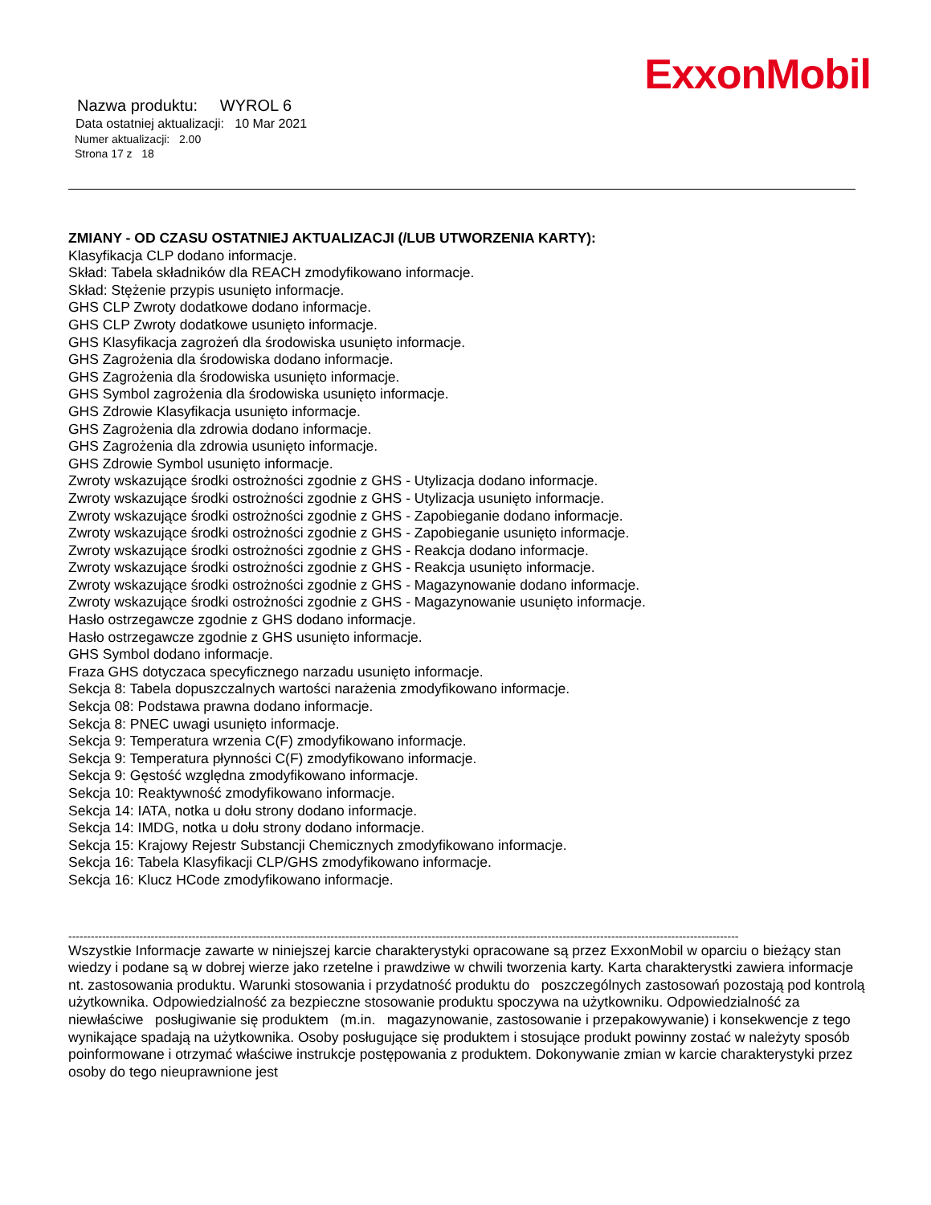ExxonMobil
Nazwa produktu: WYROL 6
Data ostatniej aktualizacji: 10 Mar 2021
Numer aktualizacji: 2.00
Strona 17 z 18
ZMIANY - OD CZASU OSTATNIEJ AKTUALIZACJI (/LUB UTWORZENIA KARTY):
Klasyfikacja CLP dodano informacje.
Skład: Tabela składników dla REACH zmodyfikowano informacje.
Skład: Stężenie przypis usunięto informacje.
GHS CLP Zwroty dodatkowe dodano informacje.
GHS CLP Zwroty dodatkowe usunięto informacje.
GHS Klasyfikacja zagrożeń dla środowiska usunięto informacje.
GHS Zagrożenia dla środowiska dodano informacje.
GHS Zagrożenia dla środowiska usunięto informacje.
GHS Symbol zagrożenia dla środowiska usunięto informacje.
GHS Zdrowie Klasyfikacja usunięto informacje.
GHS Zagrożenia dla zdrowia dodano informacje.
GHS Zagrożenia dla zdrowia usunięto informacje.
GHS Zdrowie Symbol usunięto informacje.
Zwroty wskazujące środki ostrożności zgodnie z GHS - Utylizacja dodano informacje.
Zwroty wskazujące środki ostrożności zgodnie z GHS - Utylizacja usunięto informacje.
Zwroty wskazujące środki ostrożności zgodnie z GHS - Zapobieganie dodano informacje.
Zwroty wskazujące środki ostrożności zgodnie z GHS - Zapobieganie usunięto informacje.
Zwroty wskazujące środki ostrożności zgodnie z GHS - Reakcja dodano informacje.
Zwroty wskazujące środki ostrożności zgodnie z GHS - Reakcja usunięto informacje.
Zwroty wskazujące środki ostrożności zgodnie z GHS - Magazynowanie dodano informacje.
Zwroty wskazujące środki ostrożności zgodnie z GHS - Magazynowanie usunięto informacje.
Hasło ostrzegawcze zgodnie z GHS dodano informacje.
Hasło ostrzegawcze zgodnie z GHS usunięto informacje.
GHS Symbol dodano informacje.
Fraza GHS dotyczaca specyficznego narzadu usunięto informacje.
Sekcja 8: Tabela dopuszczalnych wartości narażenia zmodyfikowano informacje.
Sekcja 08: Podstawa prawna dodano informacje.
Sekcja 8: PNEC uwagi usunięto informacje.
Sekcja 9: Temperatura wrzenia C(F) zmodyfikowano informacje.
Sekcja 9: Temperatura płynności C(F) zmodyfikowano informacje.
Sekcja 9: Gęstość względna zmodyfikowano informacje.
Sekcja 10: Reaktywność zmodyfikowano informacje.
Sekcja 14: IATA, notka u dołu strony dodano informacje.
Sekcja 14: IMDG, notka u dołu strony dodano informacje.
Sekcja 15: Krajowy Rejestr Substancji Chemicznych zmodyfikowano informacje.
Sekcja 16: Tabela Klasyfikacji CLP/GHS zmodyfikowano informacje.
Sekcja 16: Klucz HCode zmodyfikowano informacje.
-----------------------------------------------------------------------------------------------------------------------------------------------------------------------------------
Wszystkie Informacje zawarte w niniejszej karcie charakterystyki opracowane są przez ExxonMobil w oparciu o bieżący stan wiedzy i podane są w dobrej wierze jako rzetelne i prawdziwe w chwili tworzenia karty. Karta charakterystki zawiera informacje nt. zastosowania produktu. Warunki stosowania i przydatność produktu do poszczególnych zastosowań pozostają pod kontrolą użytkownika. Odpowiedzialność za bezpieczne stosowanie produktu spoczywa na użytkowniku. Odpowiedzialność za niewłaściwe posługiwanie się produktem (m.in. magazynowanie, zastosowanie i przepakowywanie) i konsekwencje z tego wynikające spadają na użytkownika. Osoby posługujące się produktem i stosujące produkt powinny zostać w należyty sposób poinformowane i otrzymać właściwe instrukcje postępowania z produktem. Dokonywanie zmian w karcie charakterystyki przez osoby do tego nieuprawnione jest